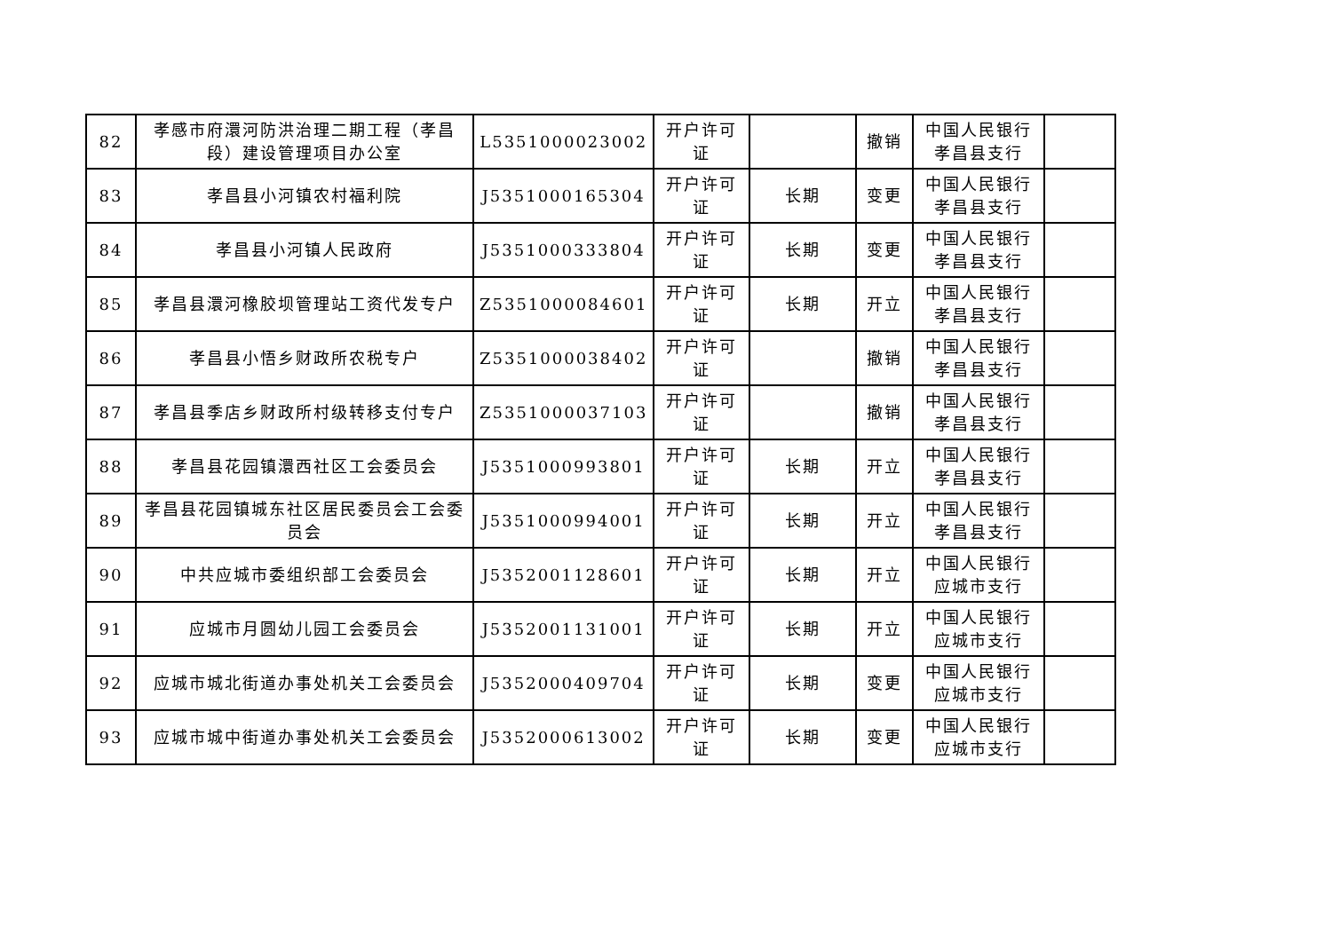| 82 | 孝感市府澴河防洪治理二期工程（孝昌段）建设管理项目办公室 | L5351000023002 | 开户许可证 | | 撤销 | 中国人民银行孝昌县支行 | |
| 83 | 孝昌县小河镇农村福利院 | J5351000165304 | 开户许可证 | 长期 | 变更 | 中国人民银行孝昌县支行 | |
| 84 | 孝昌县小河镇人民政府 | J5351000333804 | 开户许可证 | 长期 | 变更 | 中国人民银行孝昌县支行 | |
| 85 | 孝昌县澴河橡胶坝管理站工资代发专户 | Z5351000084601 | 开户许可证 | 长期 | 开立 | 中国人民银行孝昌县支行 | |
| 86 | 孝昌县小悟乡财政所农税专户 | Z5351000038402 | 开户许可证 | | 撤销 | 中国人民银行孝昌县支行 | |
| 87 | 孝昌县季店乡财政所村级转移支付专户 | Z5351000037103 | 开户许可证 | | 撤销 | 中国人民银行孝昌县支行 | |
| 88 | 孝昌县花园镇澴西社区工会委员会 | J5351000993801 | 开户许可证 | 长期 | 开立 | 中国人民银行孝昌县支行 | |
| 89 | 孝昌县花园镇城东社区居民委员会工会委员会 | J5351000994001 | 开户许可证 | 长期 | 开立 | 中国人民银行孝昌县支行 | |
| 90 | 中共应城市委组织部工会委员会 | J5352001128601 | 开户许可证 | 长期 | 开立 | 中国人民银行应城市支行 | |
| 91 | 应城市月圆幼儿园工会委员会 | J5352001131001 | 开户许可证 | 长期 | 开立 | 中国人民银行应城市支行 | |
| 92 | 应城市城北街道办事处机关工会委员会 | J5352000409704 | 开户许可证 | 长期 | 变更 | 中国人民银行应城市支行 | |
| 93 | 应城市城中街道办事处机关工会委员会 | J5352000613002 | 开户许可证 | 长期 | 变更 | 中国人民银行应城市支行 | |